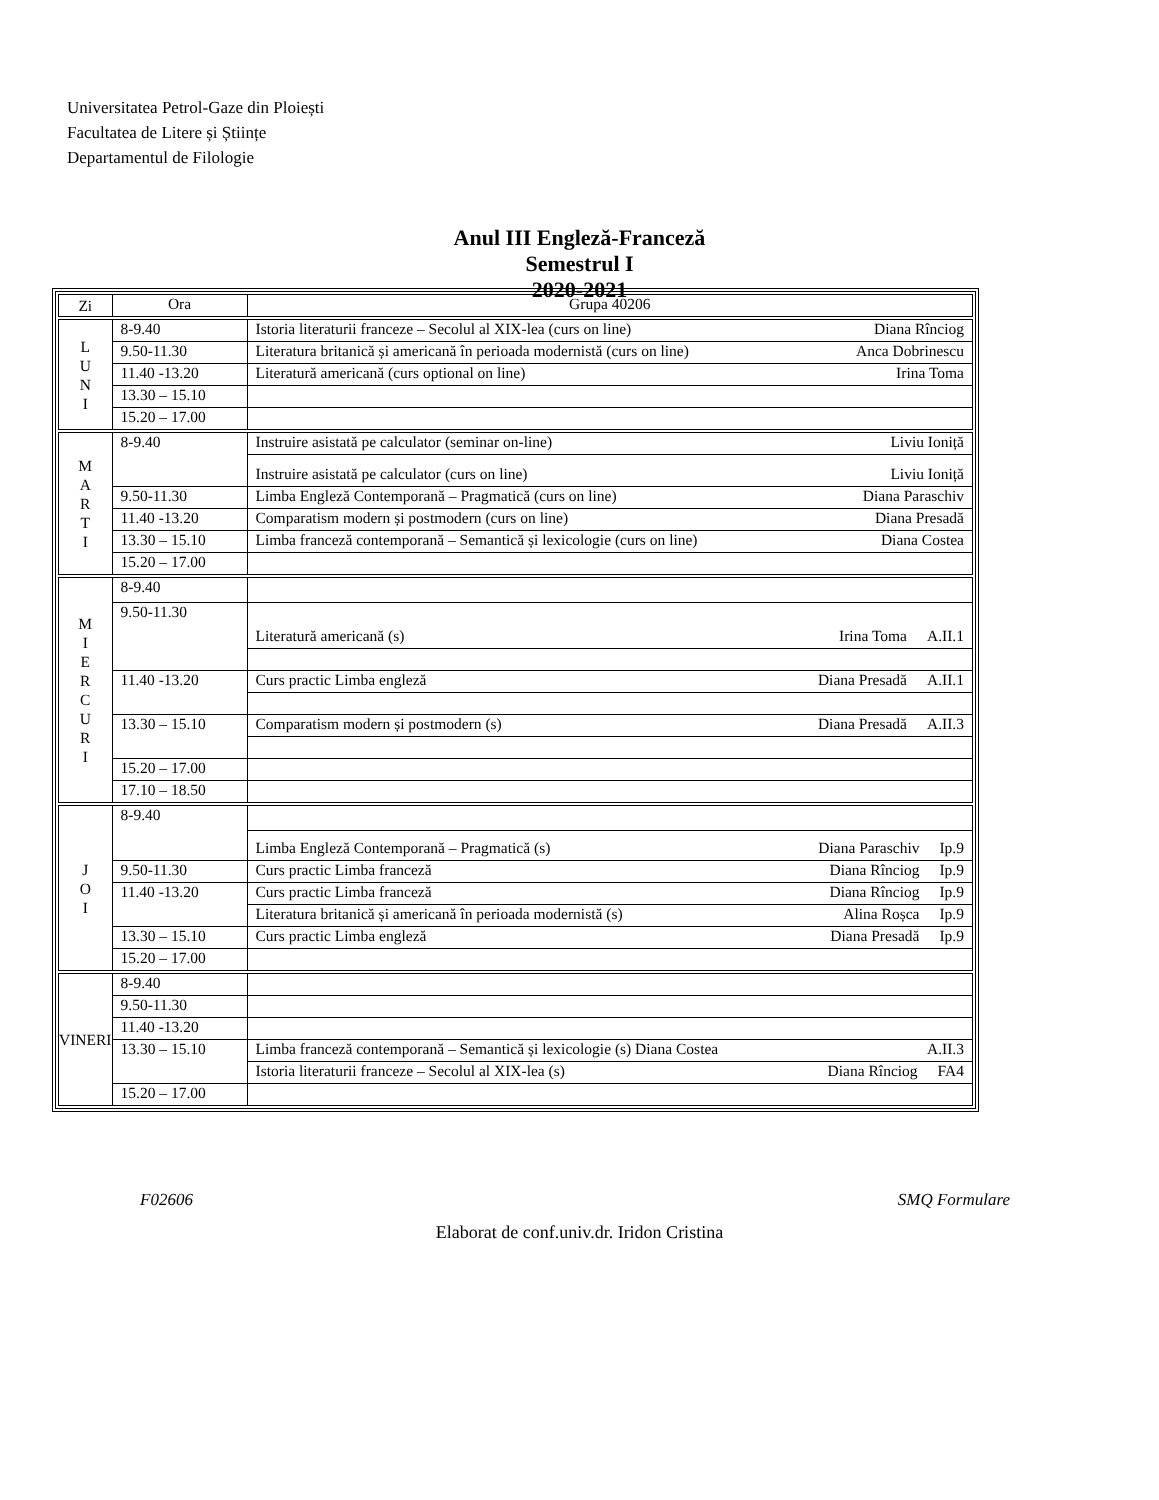Universitatea Petrol-Gaze din Ploiești
Facultatea de Litere și Științe
Departamentul de Filologie
Anul III Engleză-Franceză
Semestrul I
2020-2021
| Zi | Ora | Grupa 40206 |
| L U N I | 8-9.40 | Istoria literaturii franceze – Secolul al XIX-lea (curs on line) Diana Rînciog |
| | 9.50-11.30 | Literatura britanică și americană în perioada modernistă (curs on line) Anca Dobrinescu |
| | 11.40 -13.20 | Literatură americană (curs optional on line) Irina Toma |
| | 13.30 – 15.10 | |
| | 15.20 – 17.00 | |
| M A R T I | 8-9.40 | Instruire asistată pe calculator (seminar on-line) Liviu Ioniță |
| | | Instruire asistată pe calculator (curs on line) Liviu Ioniță |
| | 9.50-11.30 | Limba Engleză Contemporană – Pragmatică (curs on line) Diana Paraschiv |
| | 11.40 -13.20 | Comparatism modern și postmodern (curs on line) Diana Presadă |
| | 13.30 – 15.10 | Limba franceză contemporană – Semantică și lexicologie (curs on line) Diana Costea |
| | 15.20 – 17.00 | |
| M I E R C U R I | 8-9.40 | |
| | 9.50-11.30 | Literatură americană (s) A.II.1 Irina Toma |
| | 11.40 -13.20 | Curs practic Limba engleză A.II.1 Diana Presadă |
| | 13.30 – 15.10 | Comparatism modern și postmodern (s) A.II.3 Diana Presadă |
| | 15.20 – 17.00 | |
| | 17.10 – 18.50 | |
| J O I | 8-9.40 | |
| | | Limba Engleză Contemporană – Pragmatică (s) Ip.9 Diana Paraschiv |
| | 9.50-11.30 | Curs practic Limba franceză Ip.9 Diana Rînciog |
| | 11.40 -13.20 | Curs practic Limba franceză Ip.9 Diana Rînciog |
| | | Literatura britanică și americană în perioada modernistă (s) Ip.9 Alina Roșca |
| | 13.30 – 15.10 | Curs practic Limba engleză Ip.9 Diana Presadă |
| | 15.20 – 17.00 | |
| VINERI | 8-9.40 | |
| | 9.50-11.30 | |
| | 11.40 -13.20 | |
| | 13.30 – 15.10 | Limba franceză contemporană – Semantică și lexicologie (s) Diana Costea A.II.3 |
| | | Istoria literaturii franceze – Secolul al XIX-lea (s) FA4 Diana Rînciog |
| | 15.20 – 17.00 | |
F02606 SMQ Formulare
Elaborat de conf.univ.dr. Iridon Cristina